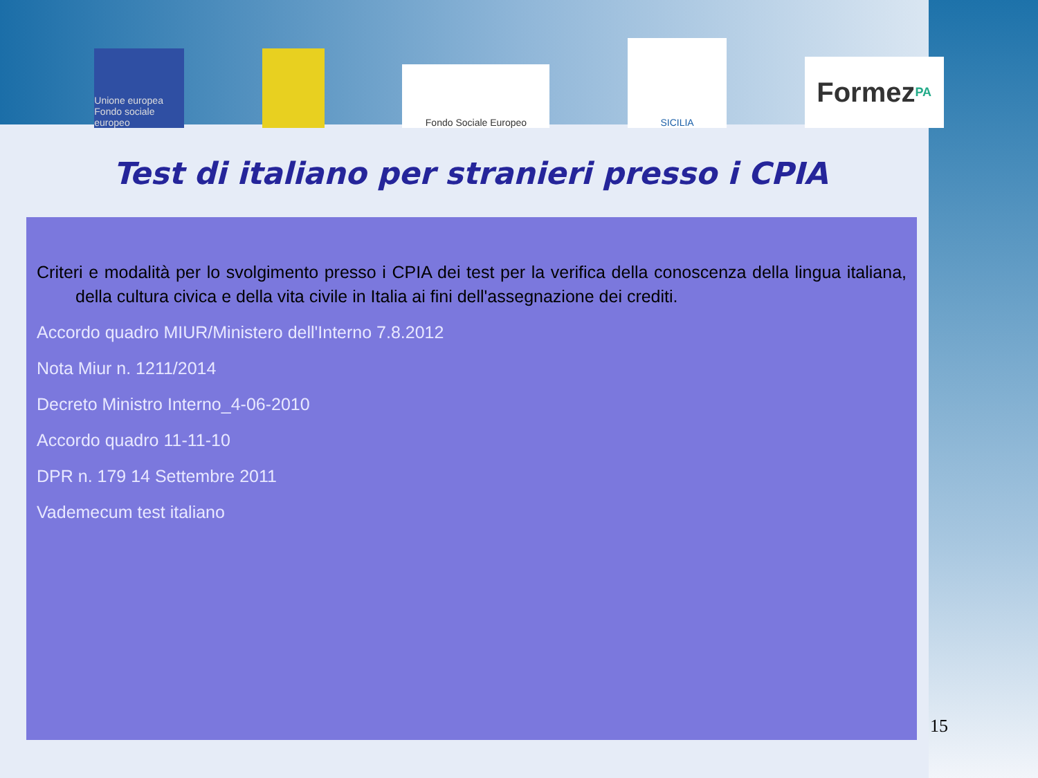Unione europea Fondo sociale europeo
Fondo Sociale Europeo
SICILIA
Formez PA
Test di italiano per stranieri presso i CPIA
Criteri e modalità per lo svolgimento presso i CPIA dei test per la verifica della conoscenza della lingua italiana, della cultura civica e della vita civile in Italia ai fini dell'assegnazione dei crediti.
Accordo quadro MIUR/Ministero dell'Interno 7.8.2012
Nota Miur n. 1211/2014
Decreto Ministro Interno_4-06-2010
Accordo quadro 11-11-10
DPR n. 179 14 Settembre 2011
Vademecum test italiano
15